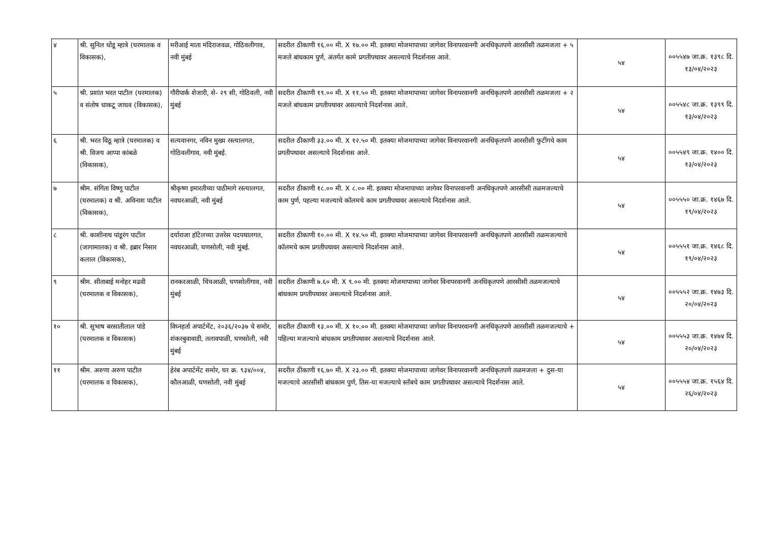| ४ | श्री. सुनिल धोंडू म्हात्रे (घरमालक व विकासक), | मरीआई माता मंदिराजवळ, गोठिवलीगाव, नवी मुंबई | सदरील ठीकाणी १६.०० मी. X १७.०० मी. इतक्या मोजमापाच्या जागेवर विनापरवानगी अनधिकृतपणे आरसीसी तळमजला + ५ मजले बांधकाम पुर्ण, अंतर्गत कामे प्रगतीपथावर असल्याचे निदर्शनास आले. | ५४ | ००५५४७ जा.क्र. १३९८ दि. १३/०४/२०२३ |
| ५ | श्री. प्रशांत भरत पाटील (घरमालक) व संतोष धाकटू जाधव (विकासक), | गौरीपार्क शेजारी, से- २९ सी, गोठिवली, नवी मुंबई | सदरील ठीकाणी १९.०० मी. X ११.५० मी. इतक्या मोजमापाच्या जागेवर विनापरवानगी अनधिकृतपणे आरसीसी तळमजला + २ मजले बांधकाम प्रगतीपथावर असल्याचे निदर्शनास आले. | ५४ | ००५५४८ जा.क्र. १३९९ दि. १३/०४/२०२३ |
| ६ | श्री. भरत विठू म्हात्रे (घरमालक) व श्री. विजय आप्पा कांबळे (विकासक), | सत्यवानगर, नविन मुख्य रस्त्यालगत, गोठिवलीगाव, नवी मुंबई. | सदरील ठीकाणी ३३.०० मी. X १२.५० मी. इतक्या मोजमापाच्या जागेवर विनापरवानगी अनधिकृतपणे आरसीसी फुटींगचे काम प्रगतीपथावर असल्याचे निदर्शनास आले. | ५४ | ००५५४९ जा.क्र. १४०० दि. १३/०४/२०२३ |
| ७ | श्रीम. संगिता विष्णू पाटील (घरमालक) व श्री. अविनाश पाटील (विकासक), | श्रीकृष्ण इमारतीच्या पाठीमागे रस्त्यालगत, नवघरआळी, नवी मुंबई | सदरील ठीकाणी १८.०० मी. X ८.०० मी. इतक्या मोजमापाच्या जागेवर विनापरवानगी अनधिकृतपणे आरसीसी तळमजल्याचे काम पुर्ण, पहल्या मजल्याचे कॉलमचे काम प्रगतीपथावर असल्याचे निदर्शनास आले. | ५४ | ००५५५० जा.क्र. १४६७ दि. १९/०४/२०२३ |
| ८ | श्री. काशीनाथ पांडूरंग पाटील (जागामालक) व श्री. इब्रार निसार कलाल (विकासक), | दर्याराजा हॉटेलच्या उत्तरेस पदपथालगत, नवघरआळी, घणसोली, नवी मुंबई. | सदरील ठीकाणी १०.०० मी. X १४.५० मी. इतक्या मोजमापाच्या जागेवर विनापरवानगी अनधिकृतपणे आरसीसी तळमजल्याचे कॉलमचे काम प्रगतीपथावर असल्याचे निदर्शनास आले. | ५४ | ००५५५१ जा.क्र. १४६८ दि. १९/०४/२०२३ |
| ९ | श्रीम. सीताबाई मनोहर मढवी (घरमालक व विकासक), | रानकरआळी, चिंचआळी, घणसोलीगाव, नवी मुंबई | सदरील ठीकाणी ७.६० मी. X ९.०० मी. इतक्या मोजमापाच्या जागेवर विनापरवानगी अनधिकृतपणे आरसीसी तळमजल्याचे बांधकाम प्रगतीपथावर असल्याचे निदर्शनास आले. | ५४ | ००५५५२ जा.क्र. १४७३ दि. २०/०४/२०२३ |
| १० | श्री. सुभाष बरसातीलाल पांडे (घरमालक व विकासक) | विघ्नहर्ता अपार्टमेंट, २०३६/२०३७ चे समोर, शंकरबुवावाडी, तलावपाळी, घणसोली, नवी मुंबई | सदरील ठीकाणी १३.०० मी. X १०.०० मी. इतक्या मोजमापाच्या जागेवर विनापरवानगी अनधिकृतपणे आरसीसी तळमजल्याचे + पहिल्या मजल्याचे बांधकाम प्रगतीपथावर असल्याचे निदर्शनास आले. | ५४ | ००५५५३ जा.क्र. १४७४ दि. २०/०४/२०२३ |
| ११ | श्रीम. अरुणा अरुण पाटील (घरमालक व विकासक), | हेरंब अपार्टमेंट समोर, घर क्र. ९३४/००४, कौलआळी, घणसोली, नवी मुंबई | सदरील ठीकाणी १६.७० मी. X २३.०० मी. इतक्या मोजमापाच्या जागेवर विनापरवानगी अनधिकृतपणे तळमजला + दुस-या मजल्याचे आरसीसी बांधकाम पुर्ण, तिस-या मजल्याचे स्लॅबचे काम प्रगतीपथावर असल्याचे निदर्शनास आले. | ५४ | ००५५५४ जा.क्र. १५६४ दि. २६/०४/२०२३ |